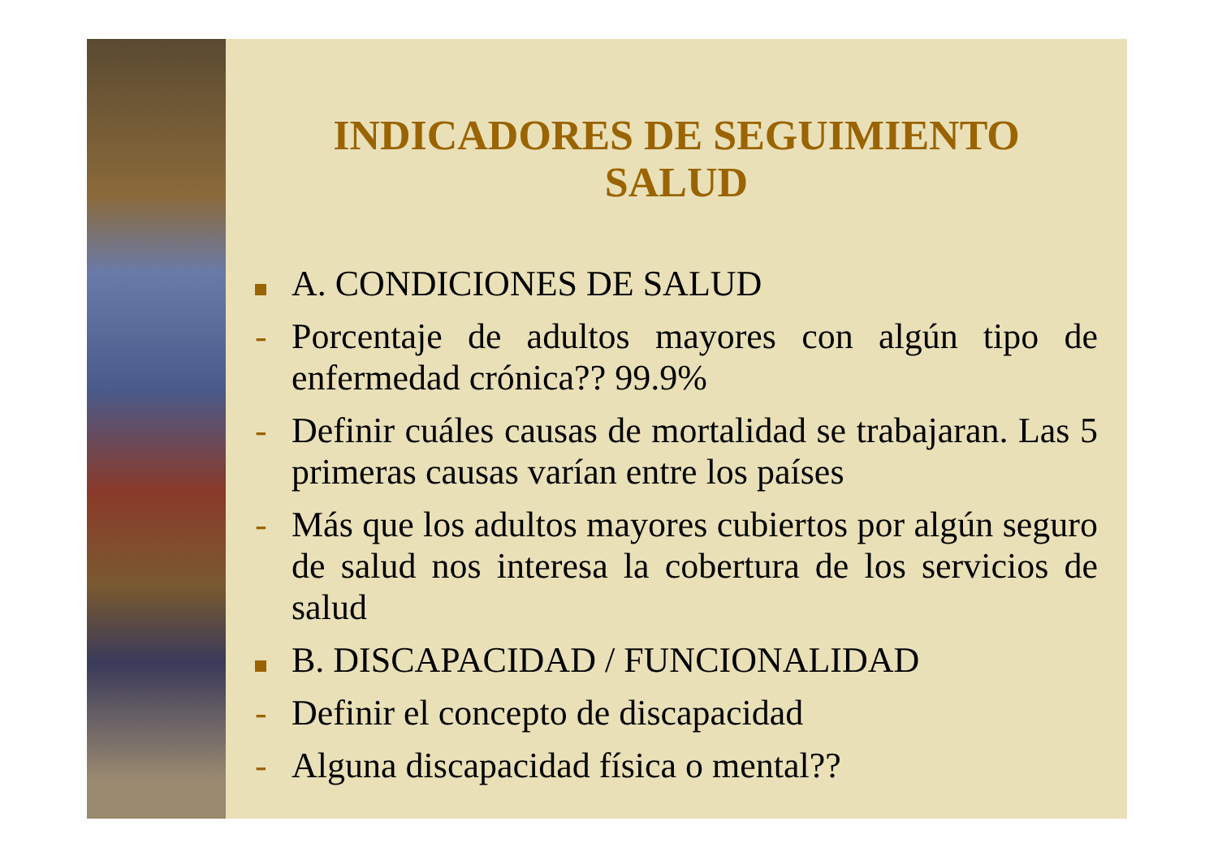INDICADORES DE SEGUIMIENTO
SALUD
A. CONDICIONES DE SALUD
- Porcentaje de adultos mayores con algún tipo de enfermedad crónica?? 99.9%
- Definir cuáles causas de mortalidad se trabajaran. Las 5 primeras causas varían entre los países
- Más que los adultos mayores cubiertos por algún seguro de salud nos interesa la cobertura de los servicios de salud
B. DISCAPACIDAD / FUNCIONALIDAD
- Definir el concepto de discapacidad
- Alguna discapacidad física o mental??